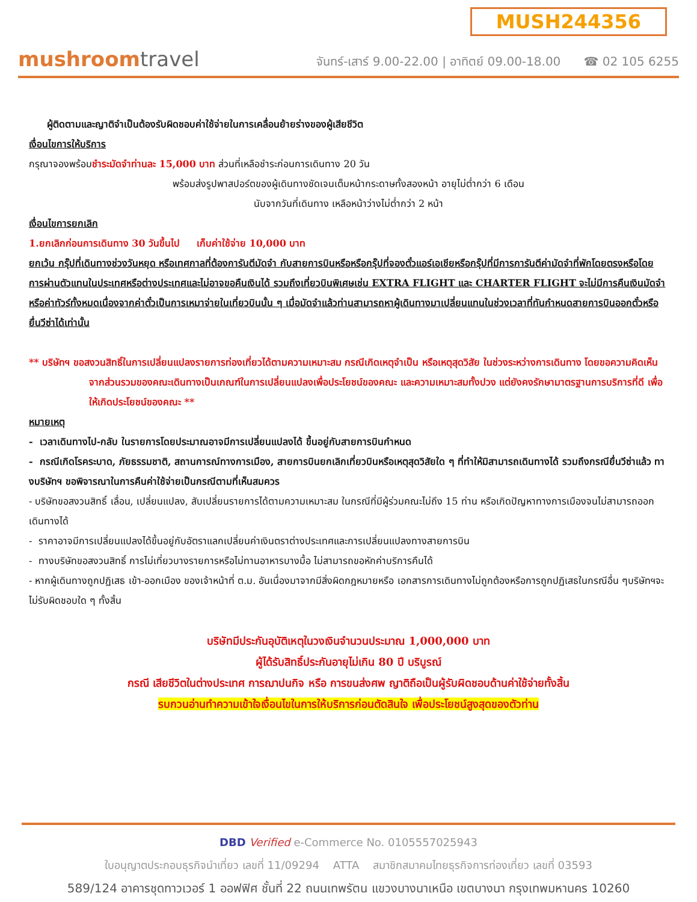MUSH244356
mushroomtravel
จันทร์-เสาร์ 9.00-22.00 | อาทิตย์ 09.00-18.00 ☎ 02 105 6255
ผู้ติดตามและญาติจำเป็นต้องรับผิดชอบค่าใช้จ่ายในการเคลื่อนย้ายร่างของผู้เสียชีวิต
เงื่อนไขการให้บริการ
กรุณาจองพร้อมชำระมัดจำท่านละ 15,000 บาท ส่วนที่เหลือชำระก่อนการเดินทาง 20 วัน
พร้อมส่งรูปพาสปอร์ตของผู้เดินทางชัดเจนเต็มหน้ากระดาษทั้งสองหน้า อายุไม่ต่ำกว่า 6 เดือน
นับจากวันที่เดินทาง เหลือหน้าว่างไม่ต่ำกว่า 2 หน้า
เงื่อนไขการยกเลิก
1.ยกเลิกก่อนการเดินทาง 30 วันขึ้นไป เก็บค่าใช้จ่าย 10,000 บาท
ยกเว้น กรุ๊ปที่เดินทางช่วงวันหยุด หรือเทศกาลที่ต้องการันตีมัดจำ กับสายการบินหรือหรือกรุ๊ปที่จองตั๋วแอร์เอเชียหรือกรุ๊ปที่มีการการันตีค่ามัดจำที่พักโดยตรงหรือโดยการผ่านตัวแทนในประเทศหรือต่างประเทศและไม่อาจขอคืนเงินได้ รวมถึงเที่ยวบินพิเศษเช่น EXTRA FLIGHT และ CHARTER FLIGHT จะไม่มีการคืนเงินมัดจำหรือค่าทัวร์ทั้งหมดเนื่องจากค่าตั๋วเป็นการเหมาจ่ายในเที่ยวบินนั้น ๆ เมื่อมัดจำแล้วท่านสามารถหาผู้เดินทางมาเปลี่ยนแทนในช่วงเวลาที่ทันกำหนดสายการบินออกตั๋วหรือยื่นวีซ่าได้เท่านั้น
** บริษัทฯ ขอสงวนสิทธิ์ในการเปลี่ยนแปลงรายการท่องเที่ยวได้ตามความเหมาะสม กรณีเกิดเหตุจำเป็น หรือเหตุสุดวิสัย ในช่วงระหว่างการเดินทาง โดยขอความคิดเห็นจากส่วนรวมของคณะเดินทางเป็นเกณฑ์ในการเปลี่ยนแปลงเพื่อประโยชน์ของคณะ และความเหมาะสมทั้งปวง แต่ยังคงรักษามาตรฐานการบริการที่ดี เพื่อให้เกิดประโยชน์ของคณะ **
หมายเหตุ
- เวลาเดินทางไป-กลับ ในรายการโดยประมาณอาจมีการเปลี่ยนแปลงได้ ขึ้นอยู่กับสายการบินกำหนด
- กรณีเกิดโรคระบาด, ภัยธรรมชาติ, สถานการณ์ทางการเมือง, สายการบินยกเลิกเที่ยวบินหรือเหตุสุดวิสัยใด ๆ ที่ทำให้มิสามารถเดินทางได้ รวมถึงกรณียื่นวีซ่าแล้ว ทางบริษัทฯ ขอพิจารณาในการคืนค่าใช้จ่ายเป็นกรณีตามที่เห็นสมควร
- บริษัทขอสงวนสิทธิ์ เลื่อน, เปลี่ยนแปลง, สับเปลี่ยนรายการได้ตามความเหมาะสม ในกรณีที่มีผู้ร่วมคณะไม่ถึง 15 ท่าน หรือเกิดปัญหาทางการเมืองจนไม่สามารถออกเดินทางได้
- ราคาอาจมีการเปลี่ยนแปลงได้ขึ้นอยู่กับอัตราแลกเปลี่ยนค่าเงินตราต่างประเทศและการเปลี่ยนแปลงทางสายการบิน
- ทางบริษัทขอสงวนสิทธิ์ การไม่เที่ยวบางรายการหรือไม่ทานอาหารบางมื้อ ไม่สามารถขอหักค่าบริการคืนได้
- หากผู้เดินทางถูกปฏิเสธ เข้า-ออกเมือง ของเจ้าหน้าที่ ต.ม. อันเนื่องมาจากมีสิ่งผิดกฎหมายหรือ เอกสารการเดินทางไม่ถูกต้องหรือการถูกปฏิเสธในกรณีอื่น ๆบริษัทฯจะไม่รับผิดชอบใด ๆ ทั้งสิ้น
บริษัทมีประกันอุบัติเหตุในวงเงินจำนวนประมาณ 1,000,000 บาท
ผู้ได้รับสิทธิ์ประกันอายุไม่เกิน 80 ปี บริบูรณ์
กรณี เสียชีวิตในต่างประเทศ การฌาปนกิจ หรือ การขนส่งศพ ญาติถือเป็นผู้รับผิดชอบด้านค่าใช้จ่ายทั้งสิ้น
รบกวนอ่านทำความเข้าใจเงื่อนไขในการให้บริการก่อนตัดสินใจ เพื่อประโยชน์สูงสุดของตัวท่าน
DBD Verified e-Commerce No. 0105557025943
ใบอนุญาตประกอบธุรกิจนำเที่ยว เลขที่ 11/09294 ATTA สมาชิกสมาคมไทยธุรกิจการท่องเที่ยว เลขที่ 03593
589/124 อาคารชุดทาวเวอร์ 1 ออฟฟิศ ชั้นที่ 22 ถนนเทพรัตน แขวงบางนาเหนือ เขตบางนา กรุงเทพมหานคร 10260